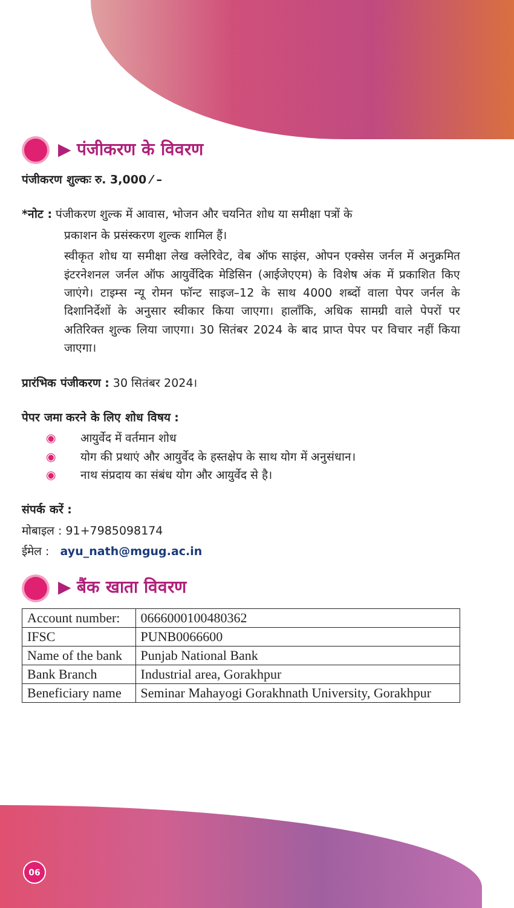▶ पंजीकरण के विवरण
पंजीकरण शुल्कः रु. 3,000 ⁄ –
*नोट : पंजीकरण शुल्क में आवास, भोजन और चयनित शोध या समीक्षा पत्रों के
प्रकाशन के प्रसंस्करण शुल्क शामिल हैं।
स्वीकृत शोध या समीक्षा लेख क्लेरिवेट, वेब ऑफ साइंस, ओपन एक्सेस जर्नल में अनुक्रमित इंटरनेशनल जर्नल ऑफ आयुर्वेदिक मेडिसिन (आईजेएएम) के विशेष अंक में प्रकाशित किए जाएंगे। टाइम्स न्यू रोमन फॉन्ट साइज–12 के साथ 4000 शब्दों वाला पेपर जर्नल के दिशानिर्देशों के अनुसार स्वीकार किया जाएगा। हालाँकि, अधिक सामग्री वाले पेपरों पर अतिरिक्त शुल्क लिया जाएगा। 30 सितंबर 2024 के बाद प्राप्त पेपर पर विचार नहीं किया जाएगा।
प्रारंभिक पंजीकरण : 30 सितंबर 2024।
पेपर जमा करने के लिए शोध विषय :
◉ आयुर्वेद में वर्तमान शोध
◉ योग की प्रथाएं और आयुर्वेद के हस्तक्षेप के साथ योग में अनुसंधान।
◉ नाथ संप्रदाय का संबंध योग और आयुर्वेद से है।
संपर्क करें :
मोबाइल : 91+7985098174
ईमेल : ayu_nath@mgug.ac.in
▶ बैंक खाता विवरण
| Account number: | 0666000100480362 |
| IFSC | PUNB0066600 |
| Name of the bank | Punjab National Bank |
| Bank Branch | Industrial area, Gorakhpur |
| Beneficiary name | Seminar Mahayogi Gorakhnath University, Gorakhpur |
06